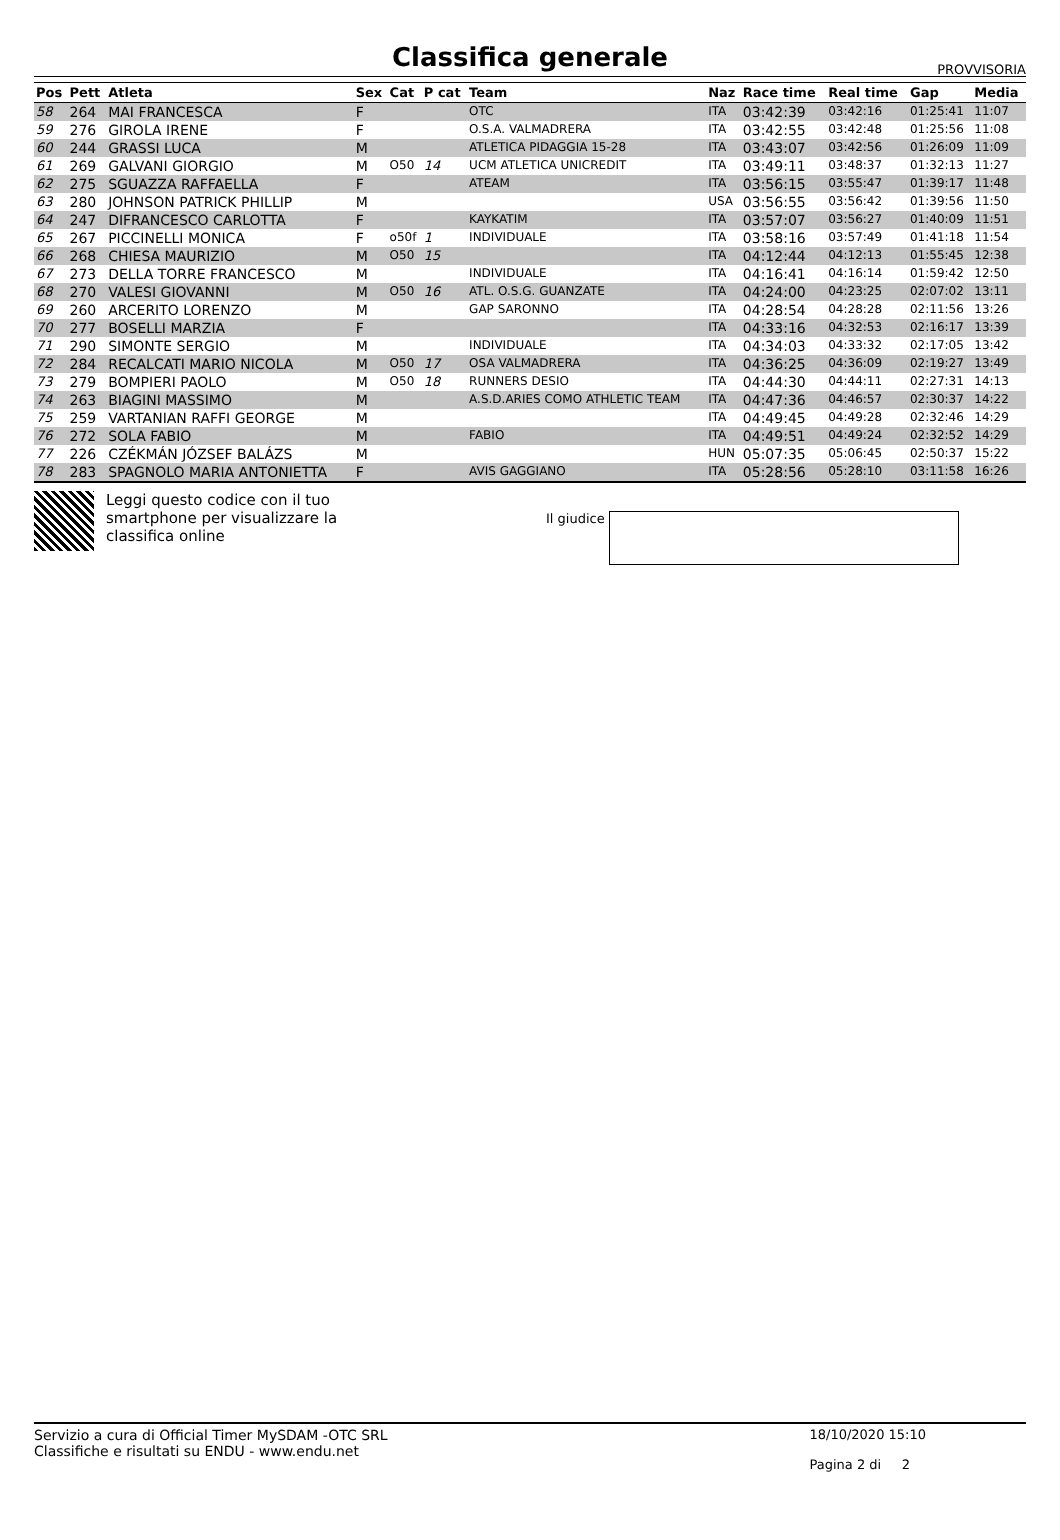Classifica generale
PROVVISORIA
| Pos | Pett | Atleta | Sex | Cat | P cat | Team | Naz | Race time | Real time | Gap | Media |
| --- | --- | --- | --- | --- | --- | --- | --- | --- | --- | --- | --- |
| 58 | 264 | MAI FRANCESCA | F | | | OTC | ITA | 03:42:39 | 03:42:16 | 01:25:41 | 11:07 |
| 59 | 276 | GIROLA IRENE | F | | | O.S.A. VALMADRERA | ITA | 03:42:55 | 03:42:48 | 01:25:56 | 11:08 |
| 60 | 244 | GRASSI LUCA | M | | | ATLETICA PIDAGGIA 15-28 | ITA | 03:43:07 | 03:42:56 | 01:26:09 | 11:09 |
| 61 | 269 | GALVANI GIORGIO | M | O50 | 14 | UCM ATLETICA UNICREDIT | ITA | 03:49:11 | 03:48:37 | 01:32:13 | 11:27 |
| 62 | 275 | SGUAZZA RAFFAELLA | F | | | ATEAM | ITA | 03:56:15 | 03:55:47 | 01:39:17 | 11:48 |
| 63 | 280 | JOHNSON PATRICK PHILLIP | M | | | | USA | 03:56:55 | 03:56:42 | 01:39:56 | 11:50 |
| 64 | 247 | DIFRANCESCO CARLOTTA | F | | | KAYKATIM | ITA | 03:57:07 | 03:56:27 | 01:40:09 | 11:51 |
| 65 | 267 | PICCINELLI MONICA | F | o50f | 1 | INDIVIDUALE | ITA | 03:58:16 | 03:57:49 | 01:41:18 | 11:54 |
| 66 | 268 | CHIESA MAURIZIO | M | O50 | 15 | | ITA | 04:12:44 | 04:12:13 | 01:55:45 | 12:38 |
| 67 | 273 | DELLA TORRE FRANCESCO | M | | | INDIVIDUALE | ITA | 04:16:41 | 04:16:14 | 01:59:42 | 12:50 |
| 68 | 270 | VALESI GIOVANNI | M | O50 | 16 | ATL. O.S.G. GUANZATE | ITA | 04:24:00 | 04:23:25 | 02:07:02 | 13:11 |
| 69 | 260 | ARCERITO LORENZO | M | | | GAP SARONNO | ITA | 04:28:54 | 04:28:28 | 02:11:56 | 13:26 |
| 70 | 277 | BOSELLI MARZIA | F | | | | ITA | 04:33:16 | 04:32:53 | 02:16:17 | 13:39 |
| 71 | 290 | SIMONTE SERGIO | M | | | INDIVIDUALE | ITA | 04:34:03 | 04:33:32 | 02:17:05 | 13:42 |
| 72 | 284 | RECALCATI MARIO NICOLA | M | O50 | 17 | OSA VALMADRERA | ITA | 04:36:25 | 04:36:09 | 02:19:27 | 13:49 |
| 73 | 279 | BOMPIERI PAOLO | M | O50 | 18 | RUNNERS DESIO | ITA | 04:44:30 | 04:44:11 | 02:27:31 | 14:13 |
| 74 | 263 | BIAGINI MASSIMO | M | | | A.S.D.ARIES COMO ATHLETIC TEAM | ITA | 04:47:36 | 04:46:57 | 02:30:37 | 14:22 |
| 75 | 259 | VARTANIAN RAFFI GEORGE | M | | | | ITA | 04:49:45 | 04:49:28 | 02:32:46 | 14:29 |
| 76 | 272 | SOLA FABIO | M | | | FABIO | ITA | 04:49:51 | 04:49:24 | 02:32:52 | 14:29 |
| 77 | 226 | CZÉKMÁN JÓZSEF BALÁZS | M | | | | HUN | 05:07:35 | 05:06:45 | 02:50:37 | 15:22 |
| 78 | 283 | SPAGNOLO MARIA ANTONIETTA | F | | | AVIS GAGGIANO | ITA | 05:28:56 | 05:28:10 | 03:11:58 | 16:26 |
Leggi questo codice con il tuo smartphone per visualizzare la classifica online
Il giudice
Servizio a cura di Official Timer MySDAM -OTC SRL
Classifiche e risultati su ENDU - www.endu.net
18/10/2020 15:10
Pagina 2 di 2